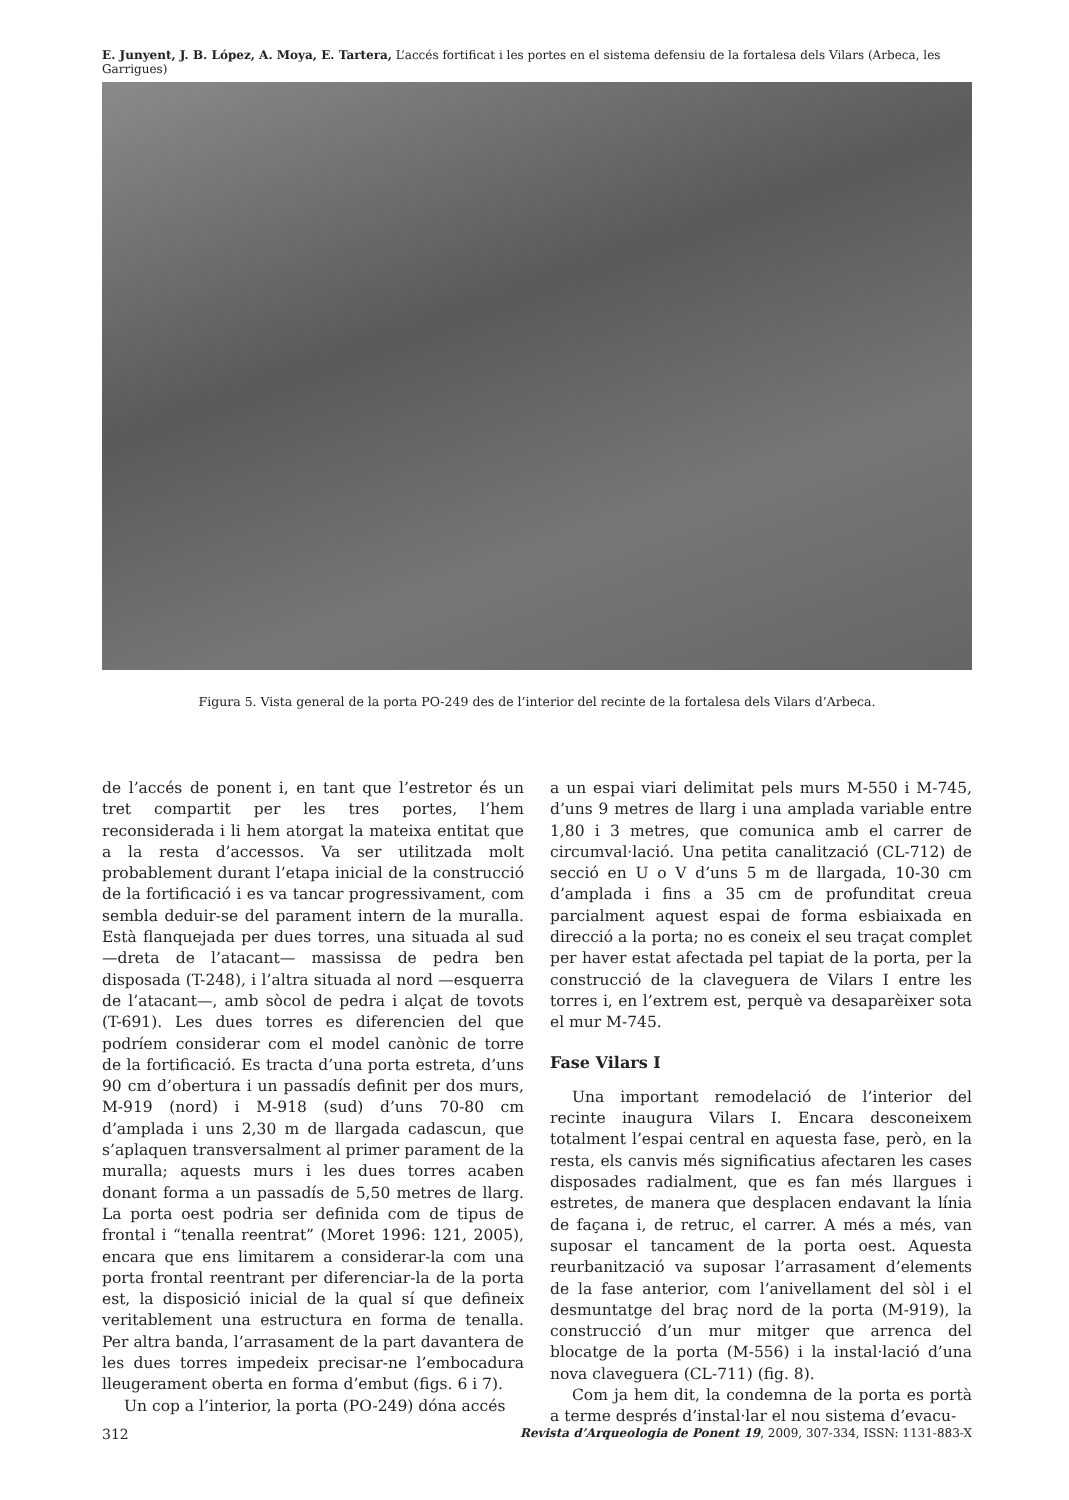E. Junyent, J. B. López, A. Moya, E. Tartera, L’accés fortificat i les portes en el sistema defensiu de la fortalesa dels Vilars (Arbeca, les Garrigues)
Figura 5. Vista general de la porta PO-249 des de l’interior del recinte de la fortalesa dels Vilars d’Arbeca.
de l’accés de ponent i, en tant que l’estretor és un tret compartit per les tres portes, l’hem reconsiderada i li hem atorgat la mateixa entitat que a la resta d’accessos. Va ser utilitzada molt probablement durant l’etapa inicial de la construcció de la fortificació i es va tancar progressivament, com sembla deduir-se del parament intern de la muralla. Està flanquejada per dues torres, una situada al sud —dreta de l’atacant— massissa de pedra ben disposada (T-248), i l’altra situada al nord —esquerra de l’atacant—, amb sòcol de pedra i alçat de tovots (T-691). Les dues torres es diferencien del que podríem considerar com el model canònic de torre de la fortificació. Es tracta d’una porta estreta, d’uns 90 cm d’obertura i un passadís definit per dos murs, M-919 (nord) i M-918 (sud) d’uns 70-80 cm d’amplada i uns 2,30 m de llargada cadascun, que s’aplaquen transversalment al primer parament de la muralla; aquests murs i les dues torres acaben donant forma a un passadís de 5,50 metres de llarg. La porta oest podria ser definida com de tipus de frontal i “tenalla reentrat” (Moret 1996: 121, 2005), encara que ens limitarem a considerar-la com una porta frontal reentrant per diferenciar-la de la porta est, la disposició inicial de la qual sí que defineix veritablement una estructura en forma de tenalla. Per altra banda, l’arrasament de la part davantera de les dues torres impedeix precisar-ne l’embocadura lleugerament oberta en forma d’embut (figs. 6 i 7).
Un cop a l’interior, la porta (PO-249) dóna accés
a un espai viari delimitat pels murs M-550 i M-745, d’uns 9 metres de llarg i una amplada variable entre 1,80 i 3 metres, que comunica amb el carrer de circumval·lació. Una petita canalització (CL-712) de secció en U o V d’uns 5 m de llargada, 10-30 cm d’amplada i fins a 35 cm de profunditat creua parcialment aquest espai de forma esbiaixada en direcció a la porta; no es coneix el seu traçat complet per haver estat afectada pel tapiat de la porta, per la construcció de la claveguera de Vilars I entre les torres i, en l’extrem est, perquè va desaparèixer sota el mur M-745.
Fase Vilars I
Una important remodelació de l’interior del recinte inaugura Vilars I. Encara desconeixem totalment l’espai central en aquesta fase, però, en la resta, els canvis més significatius afectaren les cases disposades radialment, que es fan més llargues i estretes, de manera que desplacen endavant la línia de façana i, de retruc, el carrer. A més a més, van suposar el tancament de la porta oest. Aquesta reurbanització va suposar l’arrasament d’elements de la fase anterior, com l’anivellament del sòl i el desmuntatge del braç nord de la porta (M-919), la construcció d’un mur mitger que arrenca del blocatge de la porta (M-556) i la instal·lació d’una nova claveguera (CL-711) (fig. 8).
Com ja hem dit, la condemna de la porta es portà a terme després d’instal·lar el nou sistema d’evacu-
312 Revista d’Arqueologia de Ponent 19, 2009, 307-334, ISSN: 1131-883-X